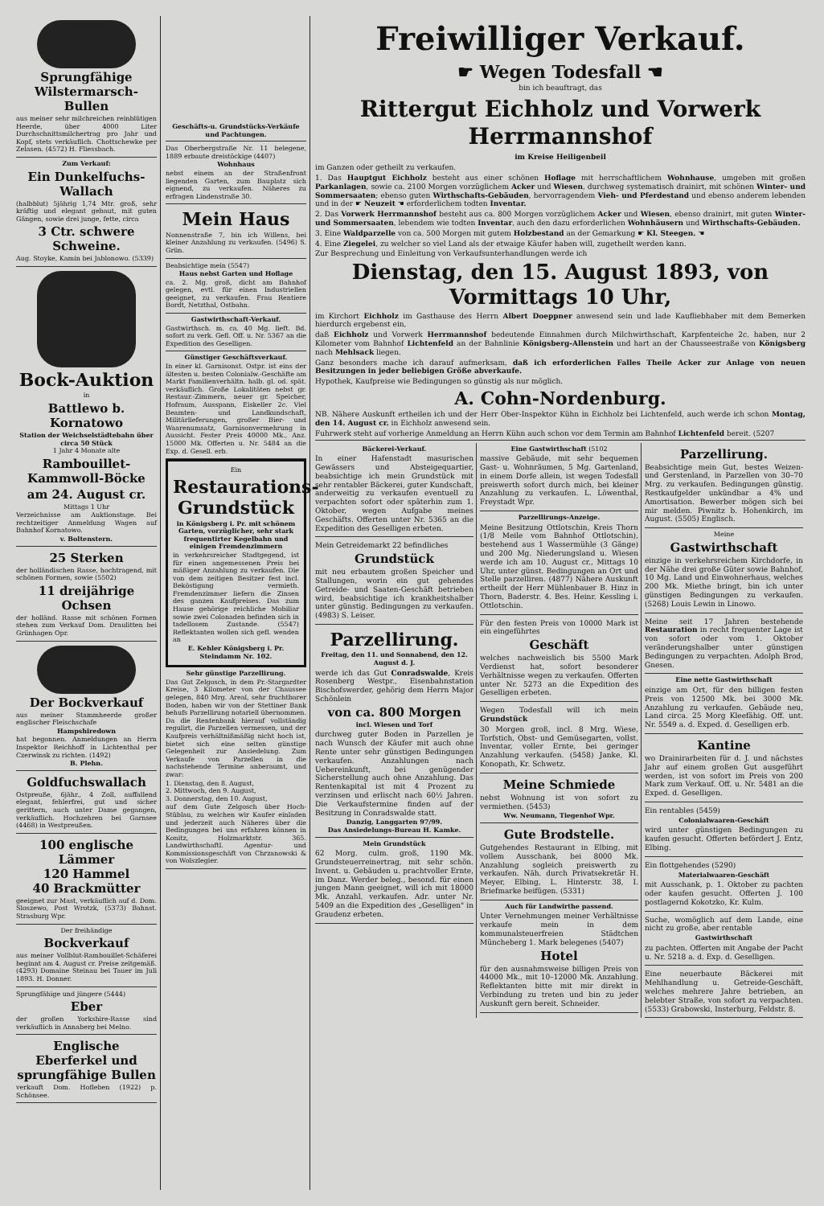Sprungfähige Wilstermarsch-Bullen
aus meiner sehr milchreichen reinblütigen Heerde, über 4000 Liter Durchschnittsmilchertrag pro Jahr und Kopf, stets verkäuflich. Chottschewke per Zelasen. (4572) H. Fliessbach.
Zum Verkauf:
Ein Dunkelfuchs-Wallach
(halbblut) 5jährig 1,74 Mtr. groß, sehr kräftig und elegant gebaut, mit guten Gängen, sowie drei junge, fette, circa
3 Ctr. schwere Schweine.
Aug. Stoyke, Kamin bei Jablonowo. (5339)
Bock-Auktion
in
Battlewo b. Kornatowo
Station der Weichselstädtebahn über circa 50 Stück
1 Jahr 4 Monate alte
Rambouillet-Kammwoll-Böcke
am 24. August cr.
Mittags 1 Uhr
Verzeichnisse am Auktionstage. Bei rechtzeitiger Anmeldung Wagen auf Bahnhof Kornatowo.
v. Boltenstern.
25 Sterken
der holländischen Rasse, hochtragend, mit schönen Formen, sowie (5502)
11 dreijährige Ochsen
der holländ. Rasse mit schönen Formen stehen zum Verkauf Dom. Draulitten bei Grünhagen Opr.
Der Bockverkauf
aus meiner Stammheerde großer englischer Fleischschafe
Hampshiredown
hat begonnen. Anmeldungen an Herrn Inspektor Reichhoff in Lichtenthal per Czerwinsk zu richten. (1492)
B. Plehn.
Goldfuchswallach
Ostpreuße, 6jähr., 4 Zoll, auffallend elegant, fehlerfrei, gut und sicher gerittern, auch unter Dame gegangen, verkäuflich. Hochzehren bei Garnsee (4468) in Westpreußen.
100 englische Lämmer
120 Hammel
40 Brackmütter
geeignet zur Mast, verkäuflich auf d. Dom. Sloszewo, Post Wrotzk, (5373) Bahnst. Strasburg Wpr.
Der freihändige
Bockverkauf
aus meiner Vollblut-Rambouillet-Schäferei beginnt am 4. August cr. Preise zeitgemäß. (4293) Domaine Steinau bei Tauer im Juli 1893. H. Donner.
Sprungfähige und jüngere (5444)
Eber
der großen Yorkshire-Rasse sind verkäuflich in Annaberg bei Melno.
Englische Eberferkel und sprungfähige Bullen
verkauft Dom. Hofleben (1922) p. Schönsee.
Geschäfts-u. Grundstücks-Verkäufe und Pachtungen.
Das Oberbergstraße Nr. 11 belegene, 1889 erbaute dreistöckige (4407)
Wohnhaus
nebst einem an der Straßenfront liegenden Garten, zum Bauplatz sich eignend, zu verkaufen. Näheres zu erfragen Lindenstraße 30.
Mein Haus
Nonnenstraße 7, bin ich Willens, bei kleiner Anzahlung zu verkaufen. (5496) S. Grün.
Beabsichtige mein (5547)
Haus nebst Garten und Hoflage
ca. 2. Mg. groß, dicht am Bahnhof gelegen, evtl. für einen Industriellen geeignet, zu verkaufen. Frau Rentiere Bordt, Netzthal, Ostbahn.
Gastwirthschaft-Verkauf.
Gastwirthsch. m. ca. 40 Mg. lieft. Bd. sofort zu verk. Gefl. Off. u. Nr. 5367 an die Expedition des Geselligen.
Günstiger Geschäftsverkauf.
In einer kl. Garnisonst. Ostpr. ist eins der ältesten u. besten Colonialw.-Geschäfte am Markt Familienverhältn. halb. gl. od. spät. verkäuflich. Große Lokalitäten nebst gr. Restaur.-Zimmern, neuer gr. Speicher, Hofraum, Ausspann, Eiskeller 2c. Viel Beamten- und Landkundschaft, Militärlieferungen, großer Bier- und Waarenumsatz, Garnisonvermehrung in Aussicht. Fester Preis 40000 Mk., Anz. 15000 Mk. Offerten u. Nr. 5484 an die Exp. d. Gesell. erb.
Ein
Restaurations-Grundstück
in Königsberg i. Pr. mit schönem Garten, vorzüglicher, sehr stark frequentirter Kegelbahn und einigen Fremdenzimmern
in verkehrsreicher Stadtgegend, ist für einen angemessenen Preis bei mäßiger Anzahlung zu verkaufen. Die von dem zeitigen Besitzer fest incl. Beköstigung vermieth. Fremdenzimmer liefern die Zinsen des ganzen Kaufpreises. Das zum Hause gehörige reichliche Mobiliar sowie zwei Colonaden befinden sich in tadellosem Zustande. (5547) Reflektanten wollen sich gefl. wenden an
E. Kehler Königsberg i. Pr. Steindamm Nr. 102.
Sehr günstige Parzellirung.
Das Gut Zelgosch, in dem Pr.-Stargardter Kreise, 3 Kilometer von der Chaussee gelegen, 840 Mrg. Areal, sehr fruchtbarer Boden, haben wir von der Stettiner Bank behufs Parzellirung notariell übernommen. Da die Rentenbank hierauf vollständig regulirt, die Parzellen vermessen, und der Kaufpreis verhältnißmäßig nicht hoch ist, bietet sich eine selten günstige Gelegenheit zur Ansiedelung. Zum Verkaufe von Parzellen in die nachstehende Termine anberaumt, und zwar:
1. Dienstag, den 8. August,
2. Mittwoch, den 9. August,
3. Donnerstag, den 10. August,
auf dem Gute Zelgosch über Hoch-Stüblau, zu welchen wir Kaufer einladen und jederzeit auch Näheres über die Bedingungen bei uns erfahren können in Konitz, Holzmarktstr. 365. Landwirthschaftl. Agentur- und Kommissionsgeschäft von Chrzanowski & von Wolszlegier.
Freiwilliger Verkauf.
☛ Wegen Todesfall ☚
bin ich beauftragt, das
Rittergut Eichholz und Vorwerk Herrmannshof
im Kreise Heiligenbeil
im Ganzen oder getheilt zu verkaufen.
1. Das Hauptgut Eichholz besteht aus einer schönen Hoflage mit herrschaftlichem Wohnhause, umgeben mit großen Parkanlagen, sowie ca. 2100 Morgen vorzüglichem Acker und Wiesen, durchweg systematisch drainirt, mit schönen Winter- und Sommersaaten; ebenso guten Wirthschafts-Gebäuden, hervorragendem Vieh- und Pferdestand und ebenso anderem lebenden und in der ☛ Neuzeit ☚ erforderlichem todten Inventar.
2. Das Vorwerk Herrmannshof besteht aus ca. 800 Morgen vorzüglichem Acker und Wiesen, ebenso drainirt, mit guten Winter- und Sommersaaten, lebendem wie todten Inventar, auch den dazu erforderlichen Wohnhäusern und Wirthschafts-Gebäuden.
3. Eine Waldparzelle von ca. 500 Morgen mit gutem Holzbestand an der Gemarkung ☛ Kl. Steegen. ☚
4. Eine Ziegelei, zu welcher so viel Land als der etwaige Käufer haben will, zugetheilt werden kann.
Zur Besprechung und Einleitung von Verkaufsunterhandlungen werde ich
Dienstag, den 15. August 1893, von Vormittags 10 Uhr,
im Kirchort Eichholz im Gasthause des Herrn Albert Doeppner anwesend sein und lade Kaufliebhaber mit dem Bemerken hierdurch ergebenst ein,
daß Eichholz und Vorwerk Herrmannshof bedeutende Einnahmen durch Milchwirthschaft, Karpfenteiche 2c. haben, nur 2 Kilometer vom Bahnhof Lichtenfeld an der Bahnlinie Königsberg-Allenstein und hart an der Chausseestraße von Königsberg nach Mehlsack liegen.
Ganz besonders mache ich darauf aufmerksam, daß ich erforderlichen Falles Theile Acker zur Anlage von neuen Besitzungen in jeder beliebigen Größe abverkaufe.
Hypothek, Kaufpreise wie Bedingungen so günstig als nur möglich.
A. Cohn-Nordenburg.
NB. Nähere Auskunft ertheilen ich und der Herr Ober-Inspektor Kühn in Eichholz bei Lichtenfeld, auch werde ich schon Montag, den 14. August cr. in Eichholz anwesend sein.
Fuhrwerk steht auf vorherige Anmeldung an Herrn Kühn auch schon vor dem Termin am Bahnhof Lichtenfeld bereit. (5207
Bäckerei-Verkauf.
In einer Hafenstadt masurischen Gewässers und Absteigequartier, beabsichtige ich mein Grundstück mit sehr rentabler Bäckerei, guter Kundschaft, anderweitig zu verkaufen eventuell zu verpachten sofort oder späterhin zum 1. Oktober, wegen Aufgabe meines Geschäfts. Offerten unter Nr. 5365 an die Expedition des Geselligen erbeten.
Mein Getreidemarkt 22 befindliches
Grundstück
mit neu erbautem großen Speicher und Stallungen, worin ein gut gehendes Getreide- und Saaten-Geschäft betrieben wird, beabsichtige ich krankheitshalber unter günstig. Bedingungen zu verkaufen. (4983) S. Leiser.
Parzellirung.
Freitag, den 11. und Sonnabend, den 12. August d. J.
werde ich das Gut Conradswalde, Kreis Rosenberg Westpr., Eisenbahnstation Bischofswerder, gehörig dem Herrn Major Schönlein
von ca. 800 Morgen
incl. Wiesen und Torf
durchweg guter Boden in Parzellen je nach Wunsch der Käufer mit auch ohne Rente unter sehr günstigen Bedingungen verkaufen. Anzahlungen nach Uebereinkunft, bei genügender Sicherstellung auch ohne Anzahlung. Das Rentenkapital ist mit 4 Prozent zu verzinsen und erlischt nach 60½ Jahren. Die Verkaufstermine finden auf der Besitzung in Conradswalde statt.
Danzig, Langgarten 97/99.
Das Ansiedelungs-Bureau H. Kamke.
Mein Grundstück
62 Morg. culm. groß, 1190 Mk. Grundsteuerreinertrag, mit sehr schön. Invent. u. Gebäuden u. prachtvoller Ernte, im Danz. Werder beleg., besond. für einen jungen Mann geeignet, will ich mit 18000 Mk. Anzahl. verkaufen. Adr. unter Nr. 5409 an die Expedition des „Geselligen" in Graudenz erbeten.
Eine Gastwirthschaft (5102
massive Gebäude, mit sehr bequemen Gast- u. Wohnräumen, 5 Mg. Gartenland, in einem Dorfe allein, ist wegen Todesfall preiswerth sofort durch mich, bei kleiner Anzahlung zu verkaufen. L. Löwenthal, Freystadt Wpr.
Parzellirungs-Anzeige.
Meine Besitzung Ottlotschin, Kreis Thorn (1/8 Meile vom Bahnhof Ottlotschin), bestehend aus 1 Wassermühle (3 Gänge) und 200 Mg. Niederungsland u. Wiesen werde ich am 10. August cr., Mittags 10 Uhr, unter günst. Bedingungen an Ort und Stelle parzelliren. (4877) Nähere Auskunft ertheilt der Herr Mühlenbauer B. Hinz in Thorn, Baderstr. 4. Bes. Heinr. Kessling i. Ottlotschin.
Für den festen Preis von 10000 Mark ist ein eingeführtes
Geschäft
welches nachweislich bis 5500 Mark Verdienst hat, sofort besonderer Verhältnisse wegen zu verkaufen. Offerten unter Nr. 5273 an die Expedition des Geselligen erbeten.
Wegen Todesfall will ich mein Grundstück
30 Morgen groß, incl. 8 Mrg. Wiese, Torfstich, Obst- und Gemüsegarten, vollst. Inventar, voller Ernte, bei geringer Anzahlung verkaufen. (5458) Janke, Kl. Konopath, Kr. Schwetz.
Meine Schmiede
nebst Wohnung ist von sofort zu vermiethen. (5453)
Ww. Neumann, Tiegenhof Wpr.
Gute Brodstelle.
Gutgehendes Restaurant in Elbing, mit vollem Ausschank, bei 8000 Mk. Anzahlung sogleich preiswerth zu verkaufen. Näh. durch Privatsekretär H. Meyer, Elbing, L. Hinterstr. 38, I. Briefmarke beifügen. (5331)
Auch für Landwirthe passend.
Unter Vernehmungen meiner Verhältnisse verkaufe mein in dem kommunalsteuerfreien Städtchen Müncheberg 1. Mark belegenes (5407)
Hotel
für den ausnahmsweise billigen Preis von 44000 Mk., mit 10–12000 Mk. Anzahlung. Reflektanten bitte mit mir direkt in Verbindung zu treten und bin zu jeder Auskunft gern bereit. Schneider.
Parzellirung.
Beabsichtige mein Gut, bestes Weizen- und Gerstenland, in Parzellen von 30–70 Mrg. zu verkaufen. Bedingungen günstig. Restkaufgelder unkündbar a 4% und Amortisation. Bewerber mögen sich bei mir melden. Piwnitz b. Hohenkirch, im August. (5505) Englisch.
Meine
Gastwirthschaft
einzige in verkehrsreichem Kirchdorfe, in der Nähe drei große Güter sowie Bahnhof, 10 Mg. Land und Einwohnerhaus, welches 200 Mk. Miethe bringt, bin ich unter günstigen Bedingungen zu verkaufen. (5268) Louis Lewin in Linowo.
Meine seit 17 Jahren bestehende Restauration in recht frequenter Lage ist von sofort oder vom 1. Oktober veränderungshalber unter günstigen Bedingungen zu verpachten. Adolph Brod, Gnesen.
Eine nette Gastwirthschaft
einzige am Ort, für den billigen festen Preis von 12500 Mk. bei 3000 Mk. Anzahlung zu verkaufen. Gebäude neu, Land circa. 25 Morg Kleefähig. Off. unt. Nr. 5549 a. d. Exped. d. Geselligen erb.
Kantine
wo Drainirarbeiten für d. J. und nächstes Jahr auf einem großen Gut ausgeführt werden, ist von sofort im Preis von 200 Mark zum Verkauf. Off. u. Nr. 5481 an die Exped. d. Geselligen.
Ein rentables (5459)
Colonialwaaren-Geschäft
wird unter günstigen Bedingungen zu kaufen gesucht. Offerten befördert J. Entz, Elbing.
Ein flottgehendes (5290)
Materialwaaren-Geschäft
mit Ausschank, p. 1. Oktober zu pachten oder kaufen gesucht. Offerten J. 100 postlagernd Kokotzko, Kr. Kulm.
Suche, womöglich auf dem Lande, eine nicht zu große, aber rentable
Gastwirthschaft
zu pachten. Offerten mit Angabe der Pacht u. Nr. 5218 a. d. Exp. d. Geselligen.
Eine neuerbaute Bäckerei mit Mehlhandlung u. Getreide-Geschäft, welches mehrere Jahre betrieben, an belebter Straße, von sofort zu verpachten. (5533) Grabowski, Insterburg, Feldstr. 8.